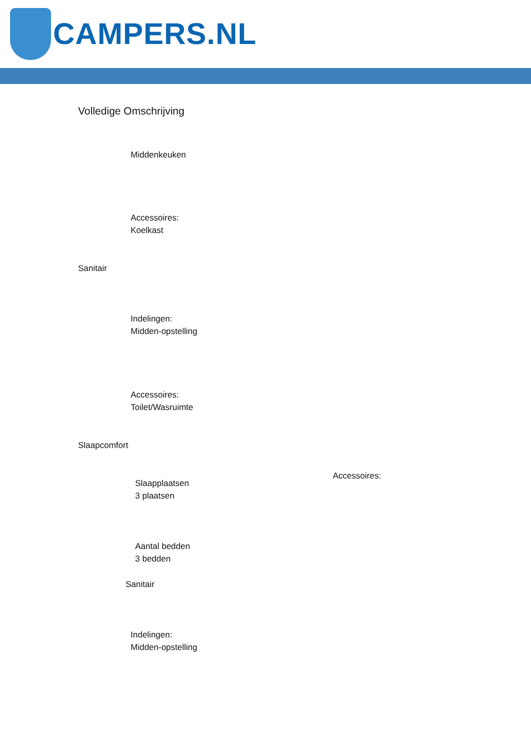CAMPERS.NL
Volledige Omschrijving
Middenkeuken
Accessoires:
Koelkast
Sanitair
Indelingen:
Midden-opstelling
Accessoires:
Toilet/Wasruimte
Slaapcomfort
Accessoires:
Slaapplaatsen
3 plaatsen
Aantal bedden
3 bedden
Sanitair
Indelingen:
Midden-opstelling